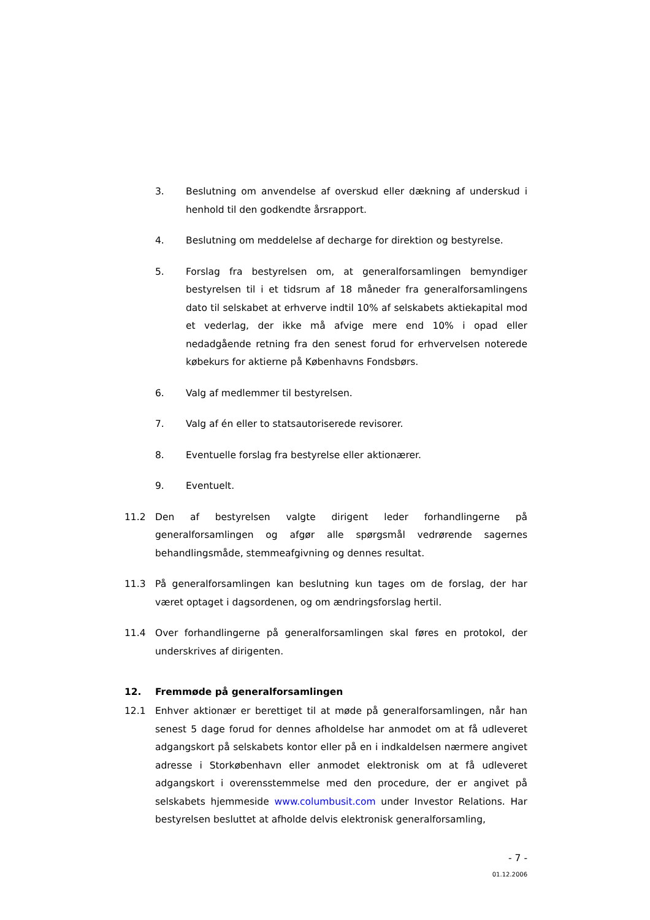3. Beslutning om anvendelse af overskud eller dækning af underskud i henhold til den godkendte årsrapport.
4. Beslutning om meddelelse af decharge for direktion og bestyrelse.
5. Forslag fra bestyrelsen om, at generalforsamlingen bemyndiger bestyrelsen til i et tidsrum af 18 måneder fra generalforsamlingens dato til selskabet at erhverve indtil 10% af selskabets aktiekapital mod et vederlag, der ikke må afvige mere end 10% i opad eller nedadgående retning fra den senest forud for erhvervelsen noterede købekurs for aktierne på Københavns Fondsbørs.
6. Valg af medlemmer til bestyrelsen.
7. Valg af én eller to statsautoriserede revisorer.
8. Eventuelle forslag fra bestyrelse eller aktionærer.
9. Eventuelt.
11.2 Den af bestyrelsen valgte dirigent leder forhandlingerne på generalforsamlingen og afgør alle spørgsmål vedrørende sagernes behandlingsmåde, stemmeafgivning og dennes resultat.
11.3 På generalforsamlingen kan beslutning kun tages om de forslag, der har været optaget i dagsordenen, og om ændringsforslag hertil.
11.4 Over forhandlingerne på generalforsamlingen skal føres en protokol, der underskrives af dirigenten.
12. Fremmøde på generalforsamlingen
12.1 Enhver aktionær er berettiget til at møde på generalforsamlingen, når han senest 5 dage forud for dennes afholdelse har anmodet om at få udleveret adgangskort på selskabets kontor eller på en i indkaldelsen nærmere angivet adresse i Storkøbenhavn eller anmodet elektronisk om at få udleveret adgangskort i overensstemmelse med den procedure, der er angivet på selskabets hjemmeside www.columbusit.com under Investor Relations. Har bestyrelsen besluttet at afholde delvis elektronisk generalforsamling,
- 7 -
01.12.2006